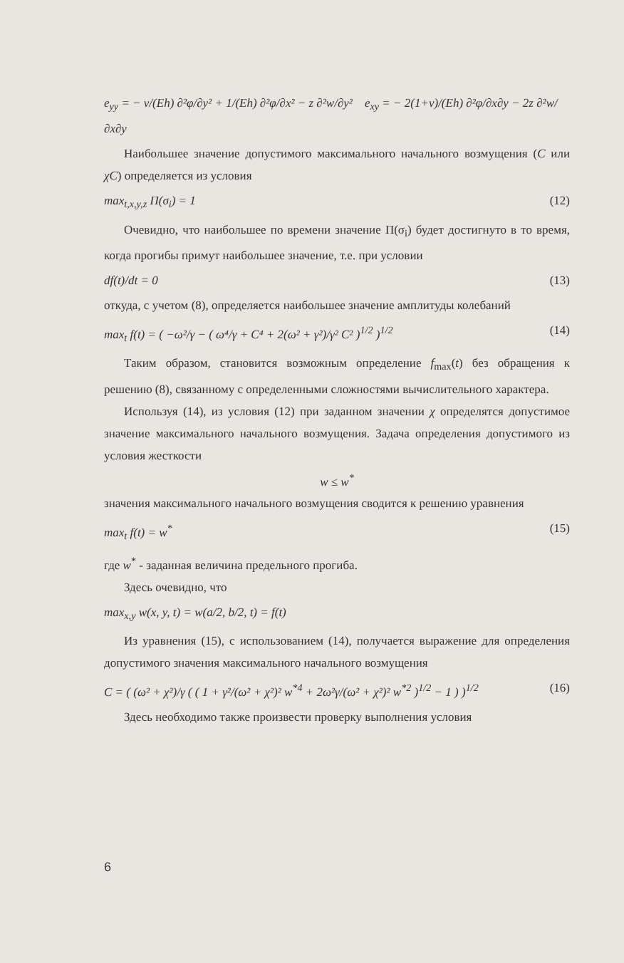e<sub>yy</sub> = − ν/(Eh) ∂²φ/∂y² + 1/(Eh) ∂²φ/∂x² − z ∂²w/∂y² e<sub>xy</sub> = − 2(1+ν)/(Eh) ∂²φ/∂x∂y − 2z ∂²w/∂x∂y
Наибольшее значение допустимого максимального начального возмущения (C или χC) определяется из условия
max<sub>t,x,y,z</sub> Π(σ<sub>i</sub>) = 1 (12)
Очевидно, что наибольшее по времени значение Π(σ<sub>i</sub>) будет достигнуто в то время, когда прогибы примут наибольшее значение, т.е. при условии
df(t)/dt = 0 (13)
откуда, с учетом (8), определяется наибольшее значение амплитуды колебаний
max<sub>t</sub> f(t) = ( −ω²/γ − ( ω⁴/γ + C⁴ + 2(ω² + γ²)/γ² C² )<sup>1/2</sup> )<sup>1/2</sup> (14)
Таким образом, становится возможным определение f<sub>max</sub>(t) без обращения к решению (8), связанному с определенными сложностями вычислительного характера.
Используя (14), из условия (12) при заданном значении χ определятся допустимое значение максимального начального возмущения. Задача определения допустимого из условия жесткости
w ≤ w<sup>*</sup>
значения максимального начального возмущения сводится к решению уравнения
max<sub>t</sub> f(t) = w<sup>*</sup> (15)
где w<sup>*</sup> - заданная величина предельного прогиба.
Здесь очевидно, что
max<sub>x,y</sub> w(x, y, t) = w(a/2, b/2, t) = f(t)
Из уравнения (15), с использованием (14), получается выражение для определения допустимого значения максимального начального возмущения
C = ( (ω² + χ²)/γ ( ( 1 + γ²/(ω² + χ²)² w<sup>*4</sup> + 2ω²γ/(ω² + χ²)² w<sup>*2</sup> )<sup>1/2</sup> − 1 ) )<sup>1/2</sup> (16)
Здесь необходимо также произвести проверку выполнения условия
6